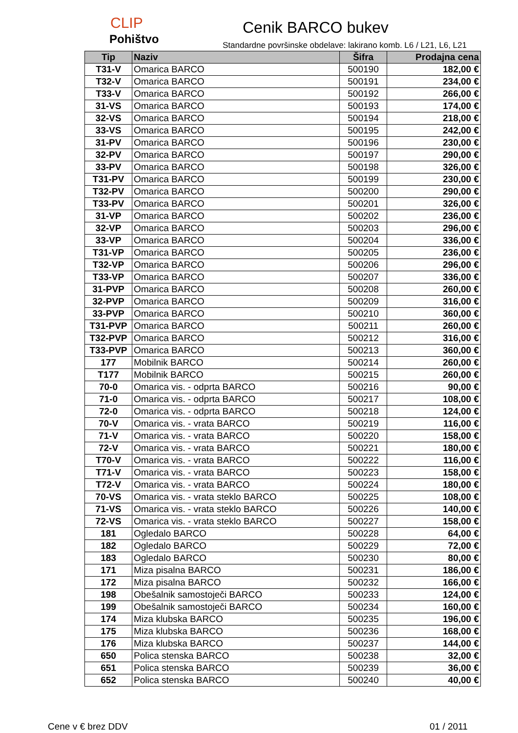CLIP
Pohištvo
Cenik BARCO bukev
Standardne površinske obdelave: lakirano komb. L6 / L21, L6, L21
| Tip | Naziv | Šifra | Prodajna cena |
| --- | --- | --- | --- |
| T31-V | Omarica BARCO | 500190 | 182,00 € |
| T32-V | Omarica BARCO | 500191 | 234,00 € |
| T33-V | Omarica BARCO | 500192 | 266,00 € |
| 31-VS | Omarica BARCO | 500193 | 174,00 € |
| 32-VS | Omarica BARCO | 500194 | 218,00 € |
| 33-VS | Omarica BARCO | 500195 | 242,00 € |
| 31-PV | Omarica BARCO | 500196 | 230,00 € |
| 32-PV | Omarica BARCO | 500197 | 290,00 € |
| 33-PV | Omarica BARCO | 500198 | 326,00 € |
| T31-PV | Omarica BARCO | 500199 | 230,00 € |
| T32-PV | Omarica BARCO | 500200 | 290,00 € |
| T33-PV | Omarica BARCO | 500201 | 326,00 € |
| 31-VP | Omarica BARCO | 500202 | 236,00 € |
| 32-VP | Omarica BARCO | 500203 | 296,00 € |
| 33-VP | Omarica BARCO | 500204 | 336,00 € |
| T31-VP | Omarica BARCO | 500205 | 236,00 € |
| T32-VP | Omarica BARCO | 500206 | 296,00 € |
| T33-VP | Omarica BARCO | 500207 | 336,00 € |
| 31-PVP | Omarica BARCO | 500208 | 260,00 € |
| 32-PVP | Omarica BARCO | 500209 | 316,00 € |
| 33-PVP | Omarica BARCO | 500210 | 360,00 € |
| T31-PVP | Omarica BARCO | 500211 | 260,00 € |
| T32-PVP | Omarica BARCO | 500212 | 316,00 € |
| T33-PVP | Omarica BARCO | 500213 | 360,00 € |
| 177 | Mobilnik BARCO | 500214 | 260,00 € |
| T177 | Mobilnik BARCO | 500215 | 260,00 € |
| 70-0 | Omarica vis. - odprta BARCO | 500216 | 90,00 € |
| 71-0 | Omarica vis. - odprta BARCO | 500217 | 108,00 € |
| 72-0 | Omarica vis. - odprta BARCO | 500218 | 124,00 € |
| 70-V | Omarica vis. - vrata BARCO | 500219 | 116,00 € |
| 71-V | Omarica vis. - vrata BARCO | 500220 | 158,00 € |
| 72-V | Omarica vis. - vrata BARCO | 500221 | 180,00 € |
| T70-V | Omarica vis. - vrata BARCO | 500222 | 116,00 € |
| T71-V | Omarica vis. - vrata BARCO | 500223 | 158,00 € |
| T72-V | Omarica vis. - vrata BARCO | 500224 | 180,00 € |
| 70-VS | Omarica vis. - vrata steklo BARCO | 500225 | 108,00 € |
| 71-VS | Omarica vis. - vrata steklo BARCO | 500226 | 140,00 € |
| 72-VS | Omarica vis. - vrata steklo BARCO | 500227 | 158,00 € |
| 181 | Ogledalo BARCO | 500228 | 64,00 € |
| 182 | Ogledalo BARCO | 500229 | 72,00 € |
| 183 | Ogledalo BARCO | 500230 | 80,00 € |
| 171 | Miza pisalna BARCO | 500231 | 186,00 € |
| 172 | Miza pisalna BARCO | 500232 | 166,00 € |
| 198 | Obešalnik samostoječi BARCO | 500233 | 124,00 € |
| 199 | Obešalnik samostoječi BARCO | 500234 | 160,00 € |
| 174 | Miza klubska BARCO | 500235 | 196,00 € |
| 175 | Miza klubska BARCO | 500236 | 168,00 € |
| 176 | Miza klubska BARCO | 500237 | 144,00 € |
| 650 | Polica stenska BARCO | 500238 | 32,00 € |
| 651 | Polica stenska BARCO | 500239 | 36,00 € |
| 652 | Polica stenska BARCO | 500240 | 40,00 € |
Cene v € brez DDV 01 / 2011